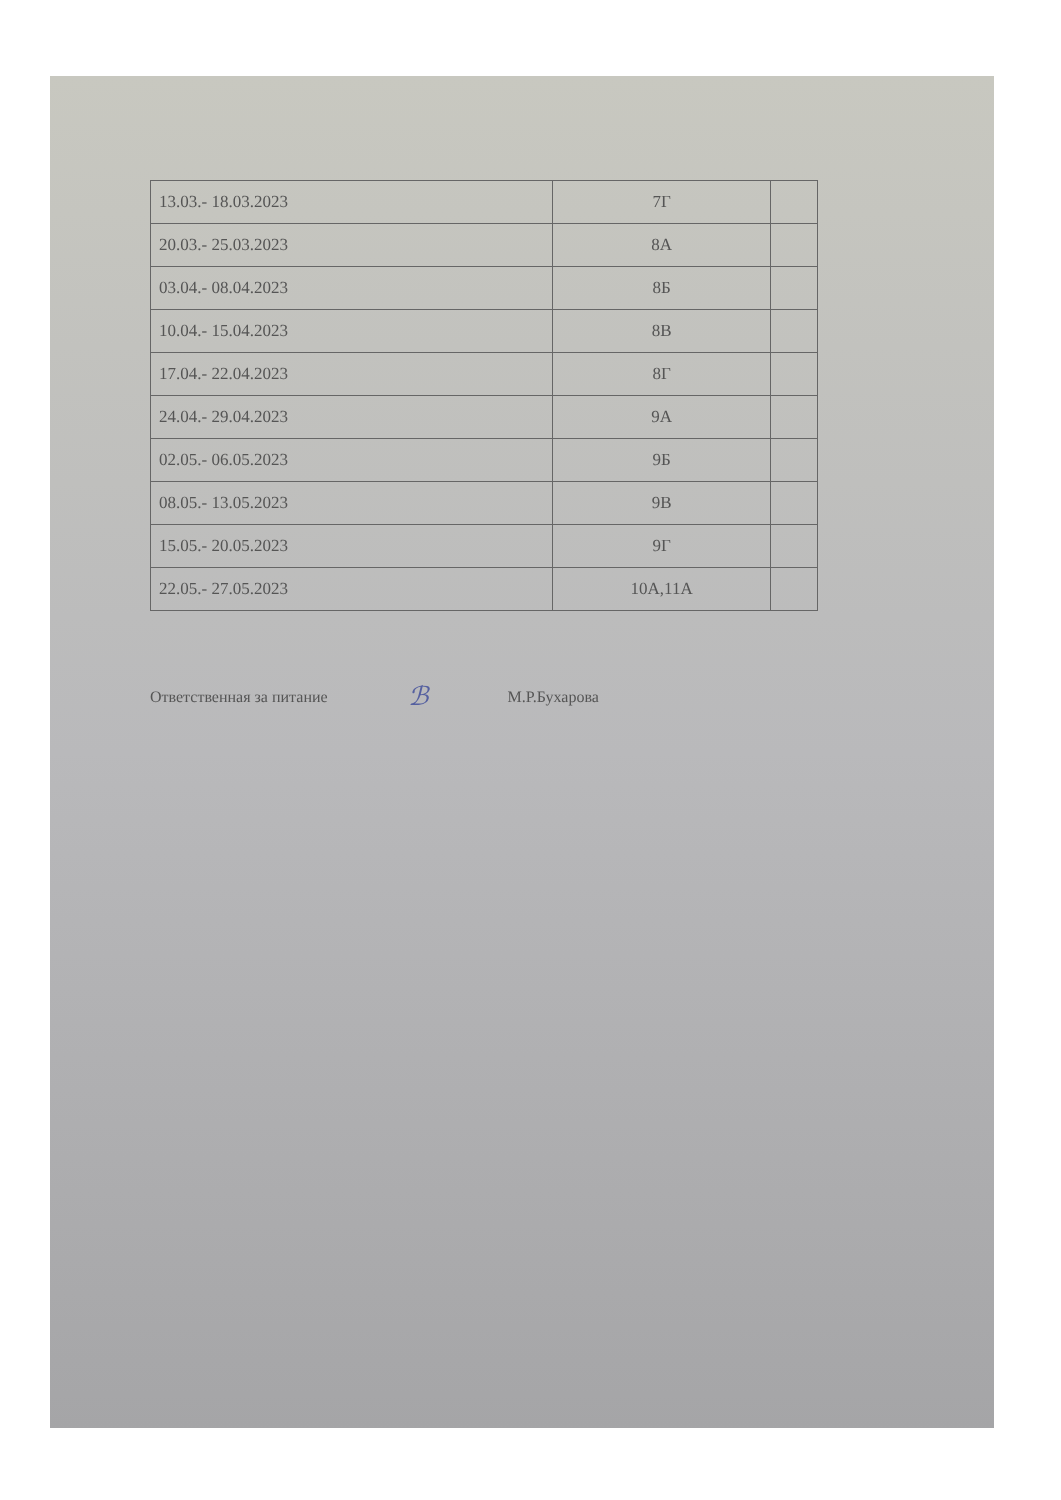| 13.03.- 18.03.2023 | 7Г | |
| 20.03.- 25.03.2023 | 8А | |
| 03.04.- 08.04.2023 | 8Б | |
| 10.04.- 15.04.2023 | 8В | |
| 17.04.- 22.04.2023 | 8Г | |
| 24.04.- 29.04.2023 | 9А | |
| 02.05.- 06.05.2023 | 9Б | |
| 08.05.- 13.05.2023 | 9В | |
| 15.05.- 20.05.2023 | 9Г | |
| 22.05.- 27.05.2023 | 10А,11А | |
Ответственная за питание ℬ М.Р.Бухарова